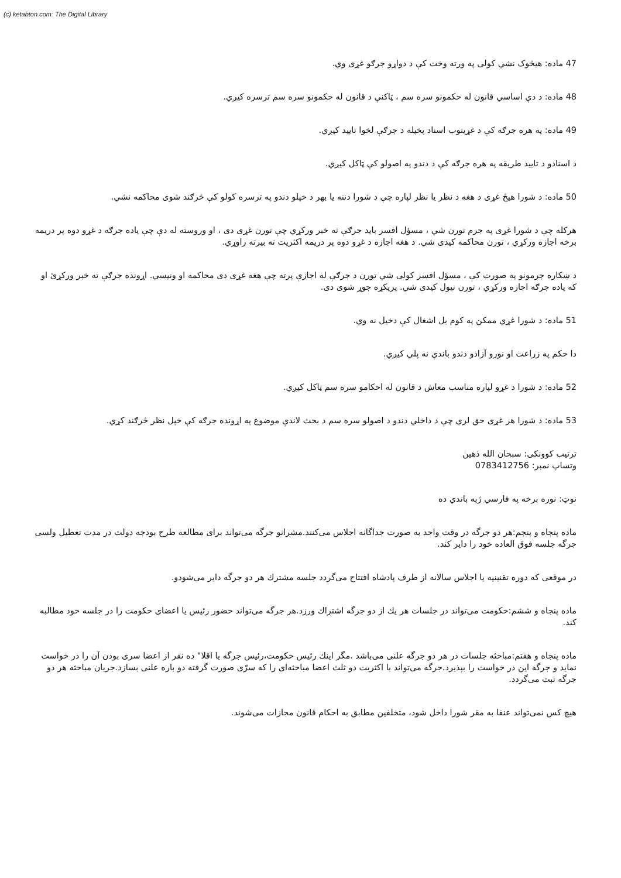(c) ketabton.com: The Digital Library
47 ماده: هیڅوک نشي کولی په ورته وخت کې د دواړو جرګو غړی وي.
48 ماده: د دې اساسي قانون له حکمونو سره سم ، ټاکنې د قانون له حکمونو سره سم ترسره کیږي.
49 ماده: په هره جرګه کې د غړیتوب اسناد پخپله د جرګې لخوا تایید کیږي.
د اسنادو د تایید طریقه په هره جرګه کې د دندو په اصولو کې ټاکل کیږي.
50 ماده: د شورا هیڅ غړی د هغه د نظر یا نظر لپاره چې د شورا دننه یا بهر د خپلو دندو په ترسره کولو کې څرګند شوی محاکمه نشي.
هرکله چې د شورا غړی په جرم تورن شي ، مسؤل افسر باید جرګې ته خبر ورکړي چې تورن غړی دی ، او وروسته له دې چې یاده جرګه د غړو دوه پر دریمه برخه اجازه ورکړي ، تورن محاکمه کیدی شي. د هغه اجازه د غړو دوه پر دریمه اکثریت ته بیرته راوړي.
د ښکاره جرمونو په صورت کې ، مسؤل افسر کولی شي تورن د جرګې له اجازې پرته چې هغه غړی دی محاکمه او ونیسي. اړونده جرګې ته خبر ورکړئ او که یاده جرګه اجازه ورکړي ، تورن نیول کیدی شي. پریکړه جوړ شوی دی.
51 ماده: د شورا غړي ممکن په کوم بل اشغال کې دخیل نه وي.
دا حکم په زراعت او نورو آزادو دندو باندې نه پلي کیږي.
52 ماده: د شورا د غړو لپاره مناسب معاش د قانون له احکامو سره سم ټاکل کیږي.
53 ماده: د شورا هر غړی حق لري چې د داخلي دندو د اصولو سره سم د بحث لاندې موضوع په اړونده جرګه کې خپل نظر څرګند کړي.
ترتیب کوونکی: سبحان الله ذهین
وتساپ نمبر: 0783412756
نوټ: نوره برخه په فارسي ژبه باندي ده
ماده پنجاه و پنجم:هر دو جرگه در وقت واحد به صورت جداگانه اجلاس می‌کنند.مشرانو جرگه می‌تواند برای مطالعه طرح بودجه دولت در مدت تعطیل ولسی جرگه جلسه فوق العاده خود را دایر کند.
در موقعی که دوره تقنینیه یا اجلاس سالانه از طرف پادشاه افتتاح می‌گردد جلسه مشترك هر دو جرگه دایر می‌شودو.
ماده پنجاه و ششم:حکومت می‌تواند در جلسات هر یك از دو جرگه اشتراك ورزد.هر جرگه می‌تواند حضور رئیس یا اعضای حکومت را در جلسه خود مطالبه کند.
ماده پنجاه و هفتم:مباحثه جلسات در هر دو جرگه علنی می‌باشد .مگر اینك رئیس حکومت،رئیس جرگه یا اقلا" ده نفر از اعضا سری بودن آن را در خواست نماید و جرگه این در خواست را بپذیرد.جرگه می‌تواند با اکثریت دو ثلث اعضا مباحثه‌ای را که سرّی صورت گرفته دو باره علنی بسازد.جریان مباحثه هر دو جرگه ثبت می‌گردد.
هیچ کس نمی‌تواند عنفا به مقر شورا داخل شود، متخلفین مطابق به احکام قانون مجازات می‌شوند.